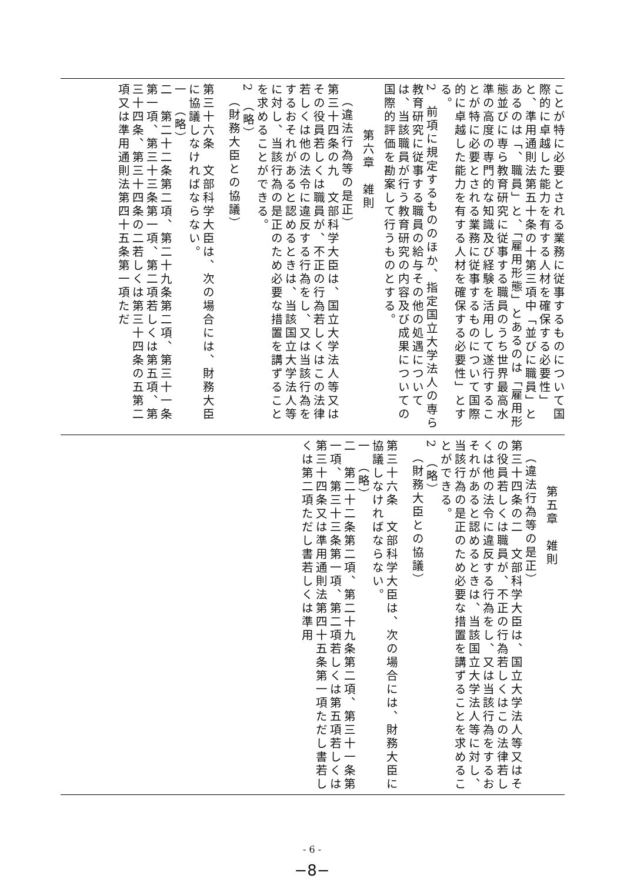ことが特に必要とされる業務に従事するものについて国際的に卓越した能力を有する人材を確保する必要性」と、準用通則法第五十条の十第三項中「並びに職員」とあるのは「、職員」と、「雇用形態」とあるのは「雇用形態並びに専ら教育研究に従事する職員のうち世界最高水準の高度の専門的な知識及び経験を活用して遂行することが特に必要とされる業務に従事するものについて国際的に卓越した能力を有する人材を確保する必要性」とする。
2　前項に規定するもののほか、指定国立大学法人の専ら教育研究に従事する職員の給与その他の処遇については、当該職員が行う教育研究の内容及び成果についての国際的評価を勘案して行うものとする。
第六章　雑則
（違法行為等の是正）
第三十四条の九　文部科学大臣は、国立大学法人等又はその役員若しくは職員が、不正の行為若しくはこの法律若しくは他の法令に違反する行為をし、又は当該行為をするおそれがあると認めるときは、当該国立大学法人等に対し、当該行為の是正のため必要な措置を講ずることを求めることができる。
2　（略）
（財務大臣との協議）
第三十六条　文部科学大臣は、次の場合には、財務大臣に協議しなければならない。
一　（略）
二　第二十二条第二項、第二十九条第二項、第三十一条第一項、第三十三条第一項、第二項若しくは第五項、第三十四条、第三十四条の二若しくは第三十四条の五第二項又は準用通則法第四十五条第一項ただ
第五章　雑則
（違法行為等の是正）
第三十四条の二　文部科学大臣は、国立大学法人等又はその役員若しくは職員が、不正の行為若しくはこの法律若しくは他の法令に違反する行為をし、又は当該行為をするおそれがあると認めるときは、当該国立大学法人等に対し、当該行為の是正のため必要な措置を講ずることを求めることができる。
2　（略）
（財務大臣との協議）
第三十六条　文部科学大臣は、次の場合には、財務大臣に協議しなければならない。
一　（略）
二　第二十二条第二項、第二十九条第二項、第三十一条第一項、第三十三条第一項、第二項若しくは第五項若しくは第三十四条又は準用通則法第四十五条第一項ただし書若しくは第二項ただし書若しくは準用
- 6 -
−8−